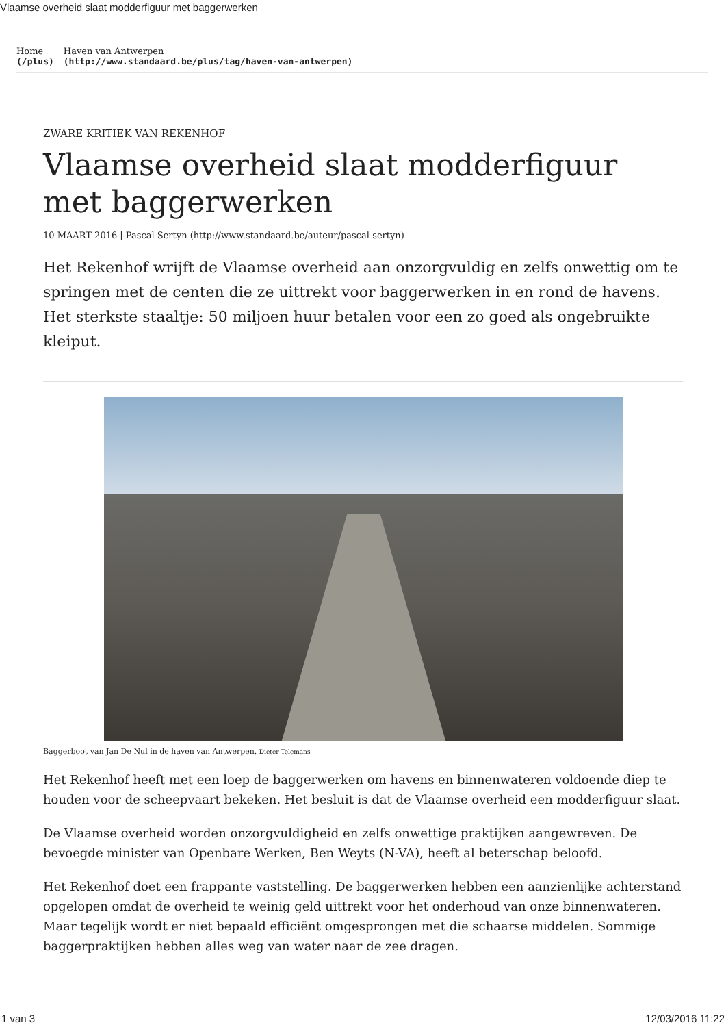Vlaamse overheid slaat modderfiguur met baggerwerken
Home
(/plus)
Haven van Antwerpen
(http://www.standaard.be/plus/tag/haven-van-antwerpen)
ZWARE KRITIEK VAN REKENHOF
Vlaamse overheid slaat modderfiguur met baggerwerken
10 MAART 2016 | Pascal Sertyn (http://www.standaard.be/auteur/pascal-sertyn)
Het Rekenhof wrijft de Vlaamse overheid aan onzorgvuldig en zelfs onwettig om te springen met de centen die ze uittrekt voor baggerwerken in en rond de havens. Het sterkste staaltje: 50 miljoen huur betalen voor een zo goed als ongebruikte kleiput.
Baggerboot van Jan De Nul in de haven van Antwerpen. Dieter Telemans
Het Rekenhof heeft met een loep de baggerwerken om havens en binnenwateren voldoende diep te houden voor de scheepvaart bekeken. Het besluit is dat de Vlaamse overheid een modderfiguur slaat.
De Vlaamse overheid worden onzorgvuldigheid en zelfs onwettige praktijken aangewreven. De bevoegde minister van Openbare Werken, Ben Weyts (N-VA), heeft al beterschap beloofd.
Het Rekenhof doet een frappante vaststelling. De baggerwerken hebben een aanzienlijke achterstand opgelopen omdat de overheid te weinig geld uittrekt voor het onderhoud van onze binnenwateren. Maar tegelijk wordt er niet bepaald efficiënt omgesprongen met die schaarse middelen. Sommige baggerpraktijken hebben alles weg van water naar de zee dragen.
1 van 3 12/03/2016 11:22